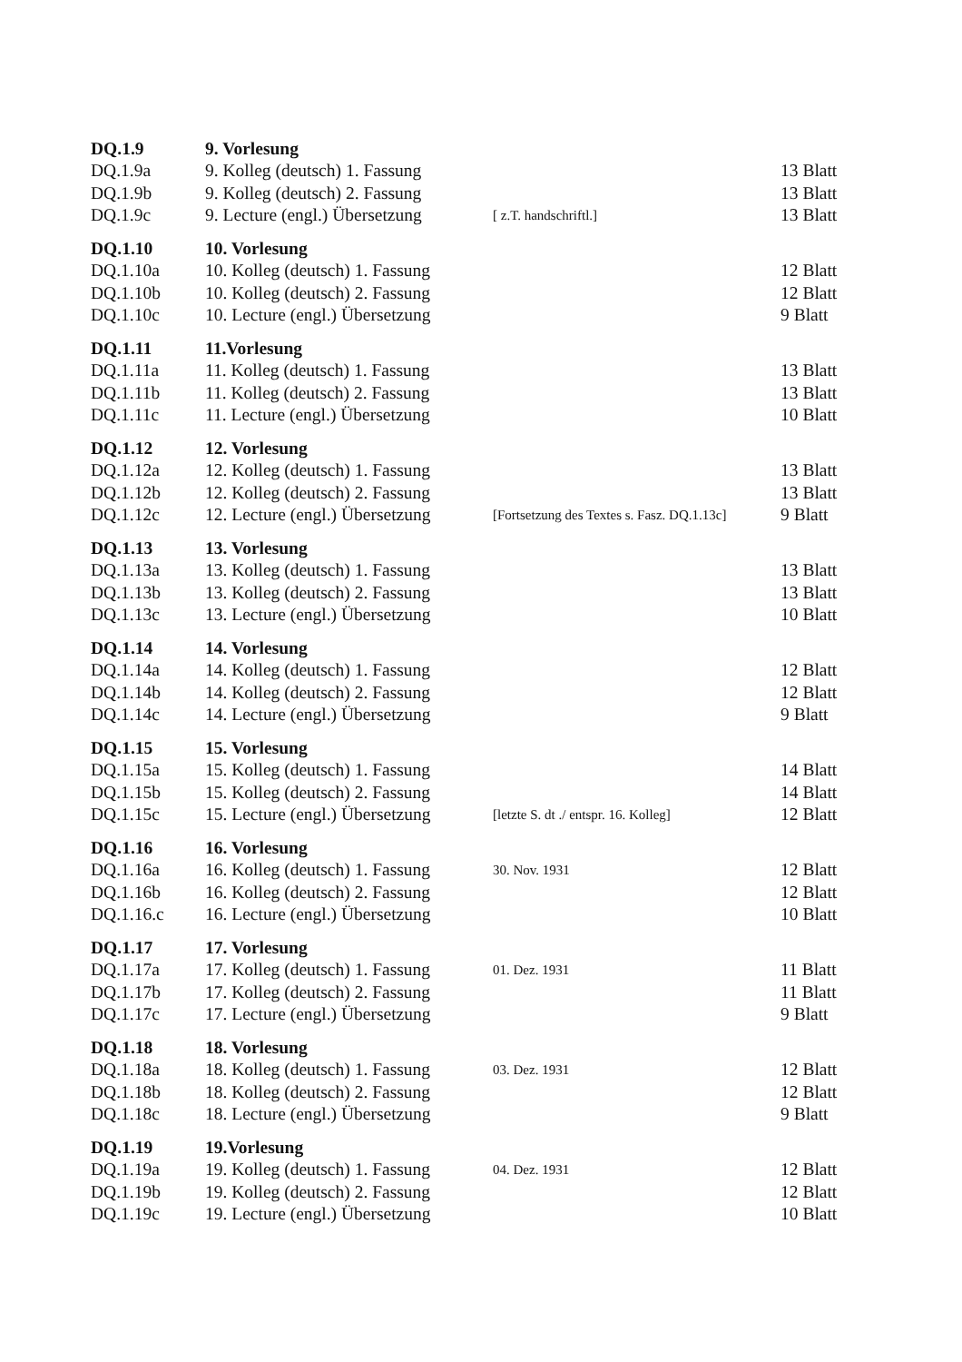| DQ.1.9 | 9. Vorlesung | | |
| DQ.1.9a | 9. Kolleg (deutsch) 1. Fassung | | 13 Blatt |
| DQ.1.9b | 9. Kolleg (deutsch) 2. Fassung | | 13 Blatt |
| DQ.1.9c | 9. Lecture (engl.) Übersetzung | [ z.T. handschriftl.] | 13 Blatt |
| DQ.1.10 | 10. Vorlesung | | |
| DQ.1.10a | 10. Kolleg (deutsch) 1. Fassung | | 12 Blatt |
| DQ.1.10b | 10. Kolleg (deutsch) 2. Fassung | | 12 Blatt |
| DQ.1.10c | 10. Lecture (engl.) Übersetzung | | 9 Blatt |
| DQ.1.11 | 11.Vorlesung | | |
| DQ.1.11a | 11. Kolleg (deutsch) 1. Fassung | | 13 Blatt |
| DQ.1.11b | 11. Kolleg (deutsch) 2. Fassung | | 13 Blatt |
| DQ.1.11c | 11. Lecture (engl.) Übersetzung | | 10 Blatt |
| DQ.1.12 | 12. Vorlesung | | |
| DQ.1.12a | 12. Kolleg (deutsch) 1. Fassung | | 13 Blatt |
| DQ.1.12b | 12. Kolleg (deutsch) 2. Fassung | | 13 Blatt |
| DQ.1.12c | 12. Lecture (engl.) Übersetzung | [Fortsetzung des Textes s. Fasz. DQ.1.13c] | 9 Blatt |
| DQ.1.13 | 13. Vorlesung | | |
| DQ.1.13a | 13. Kolleg (deutsch) 1. Fassung | | 13 Blatt |
| DQ.1.13b | 13. Kolleg (deutsch) 2. Fassung | | 13 Blatt |
| DQ.1.13c | 13. Lecture (engl.) Übersetzung | | 10 Blatt |
| DQ.1.14 | 14. Vorlesung | | |
| DQ.1.14a | 14. Kolleg (deutsch) 1. Fassung | | 12 Blatt |
| DQ.1.14b | 14. Kolleg (deutsch) 2. Fassung | | 12 Blatt |
| DQ.1.14c | 14. Lecture (engl.) Übersetzung | | 9 Blatt |
| DQ.1.15 | 15. Vorlesung | | |
| DQ.1.15a | 15. Kolleg (deutsch) 1. Fassung | | 14 Blatt |
| DQ.1.15b | 15. Kolleg (deutsch) 2. Fassung | | 14 Blatt |
| DQ.1.15c | 15. Lecture (engl.) Übersetzung | [letzte S. dt ./ entspr. 16. Kolleg] | 12 Blatt |
| DQ.1.16 | 16. Vorlesung | | |
| DQ.1.16a | 16. Kolleg (deutsch) 1. Fassung | 30. Nov. 1931 | 12 Blatt |
| DQ.1.16b | 16. Kolleg (deutsch) 2. Fassung | | 12 Blatt |
| DQ.1.16.c | 16. Lecture (engl.) Übersetzung | | 10 Blatt |
| DQ.1.17 | 17. Vorlesung | | |
| DQ.1.17a | 17. Kolleg (deutsch) 1. Fassung | 01. Dez. 1931 | 11 Blatt |
| DQ.1.17b | 17. Kolleg (deutsch) 2. Fassung | | 11 Blatt |
| DQ.1.17c | 17. Lecture (engl.) Übersetzung | | 9 Blatt |
| DQ.1.18 | 18. Vorlesung | | |
| DQ.1.18a | 18. Kolleg (deutsch) 1. Fassung | 03. Dez. 1931 | 12 Blatt |
| DQ.1.18b | 18. Kolleg (deutsch) 2. Fassung | | 12 Blatt |
| DQ.1.18c | 18. Lecture (engl.) Übersetzung | | 9 Blatt |
| DQ.1.19 | 19.Vorlesung | | |
| DQ.1.19a | 19. Kolleg (deutsch) 1. Fassung | 04. Dez. 1931 | 12 Blatt |
| DQ.1.19b | 19. Kolleg (deutsch) 2. Fassung | | 12 Blatt |
| DQ.1.19c | 19. Lecture (engl.) Übersetzung | | 10 Blatt |